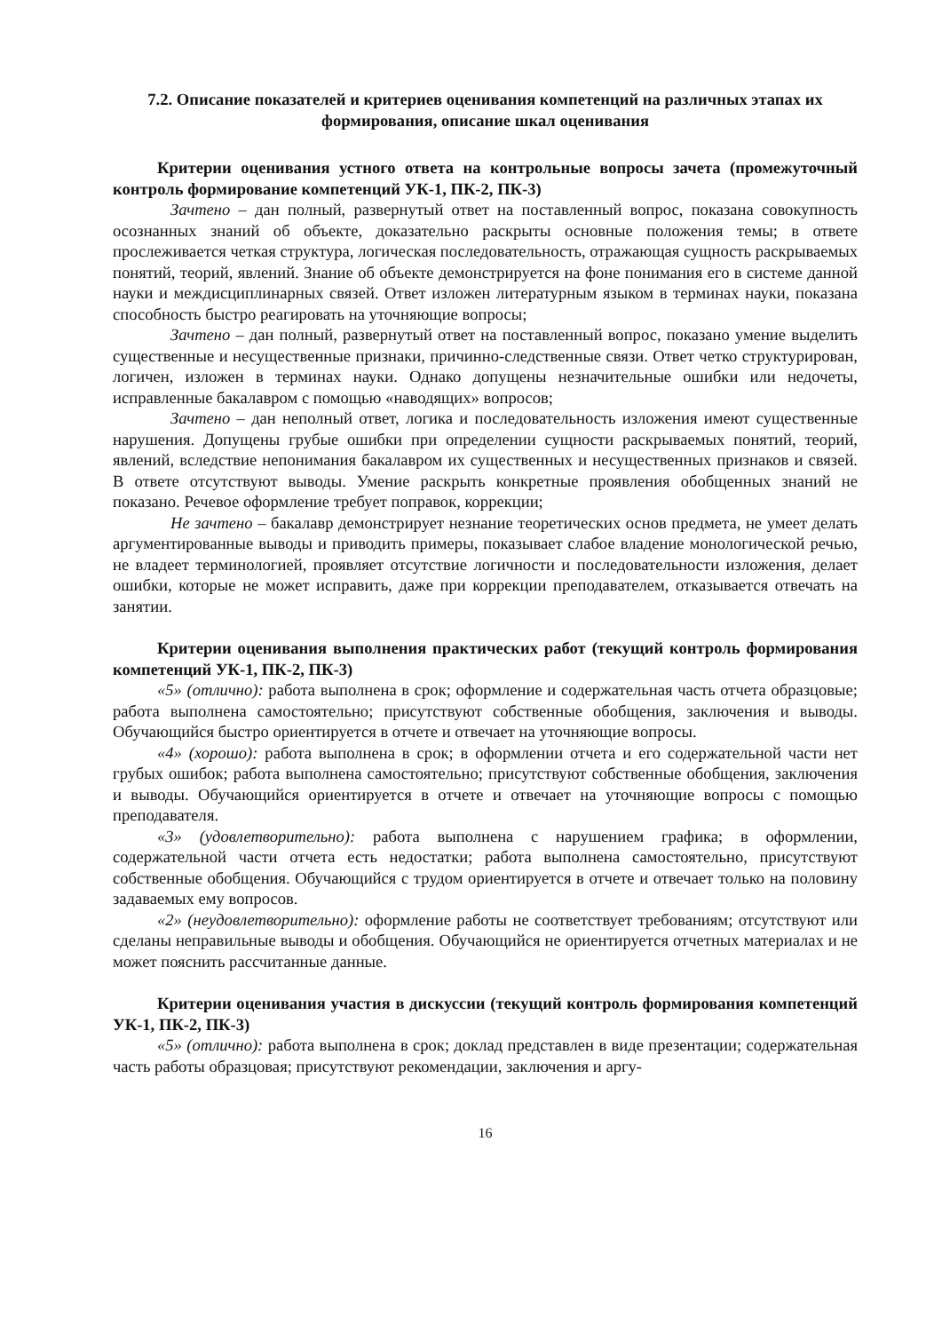7.2. Описание показателей и критериев оценивания компетенций на различных этапах их формирования, описание шкал оценивания
Критерии оценивания устного ответа на контрольные вопросы зачета (промежуточный контроль формирование компетенций УК-1, ПК-2, ПК-3)
Зачтено – дан полный, развернутый ответ на поставленный вопрос, показана совокупность осознанных знаний об объекте, доказательно раскрыты основные положения темы; в ответе прослеживается четкая структура, логическая последовательность, отражающая сущность раскрываемых понятий, теорий, явлений. Знание об объекте демонстрируется на фоне понимания его в системе данной науки и междисциплинарных связей. Ответ изложен литературным языком в терминах науки, показана способность быстро реагировать на уточняющие вопросы;
Зачтено – дан полный, развернутый ответ на поставленный вопрос, показано умение выделить существенные и несущественные признаки, причинно-следственные связи. Ответ четко структурирован, логичен, изложен в терминах науки. Однако допущены незначительные ошибки или недочеты, исправленные бакалавром с помощью «наводящих» вопросов;
Зачтено – дан неполный ответ, логика и последовательность изложения имеют существенные нарушения. Допущены грубые ошибки при определении сущности раскрываемых понятий, теорий, явлений, вследствие непонимания бакалавром их существенных и несущественных признаков и связей. В ответе отсутствуют выводы. Умение раскрыть конкретные проявления обобщенных знаний не показано. Речевое оформление требует поправок, коррекции;
Не зачтено – бакалавр демонстрирует незнание теоретических основ предмета, не умеет делать аргументированные выводы и приводить примеры, показывает слабое владение монологической речью, не владеет терминологией, проявляет отсутствие логичности и последовательности изложения, делает ошибки, которые не может исправить, даже при коррекции преподавателем, отказывается отвечать на занятии.
Критерии оценивания выполнения практических работ (текущий контроль формирования компетенций УК-1, ПК-2, ПК-3)
«5» (отлично): работа выполнена в срок; оформление и содержательная часть отчета образцовые; работа выполнена самостоятельно; присутствуют собственные обобщения, заключения и выводы. Обучающийся быстро ориентируется в отчете и отвечает на уточняющие вопросы.
«4» (хорошо): работа выполнена в срок; в оформлении отчета и его содержательной части нет грубых ошибок; работа выполнена самостоятельно; присутствуют собственные обобщения, заключения и выводы. Обучающийся ориентируется в отчете и отвечает на уточняющие вопросы с помощью преподавателя.
«3» (удовлетворительно): работа выполнена с нарушением графика; в оформлении, содержательной части отчета есть недостатки; работа выполнена самостоятельно, присутствуют собственные обобщения. Обучающийся с трудом ориентируется в отчете и отвечает только на половину задаваемых ему вопросов.
«2» (неудовлетворительно): оформление работы не соответствует требованиям; отсутствуют или сделаны неправильные выводы и обобщения. Обучающийся не ориентируется отчетных материалах и не может пояснить рассчитанные данные.
Критерии оценивания участия в дискуссии (текущий контроль формирования компетенций УК-1, ПК-2, ПК-3)
«5» (отлично): работа выполнена в срок; доклад представлен в виде презентации; содержательная часть работы образцовая; присутствуют рекомендации, заключения и аргу-
16